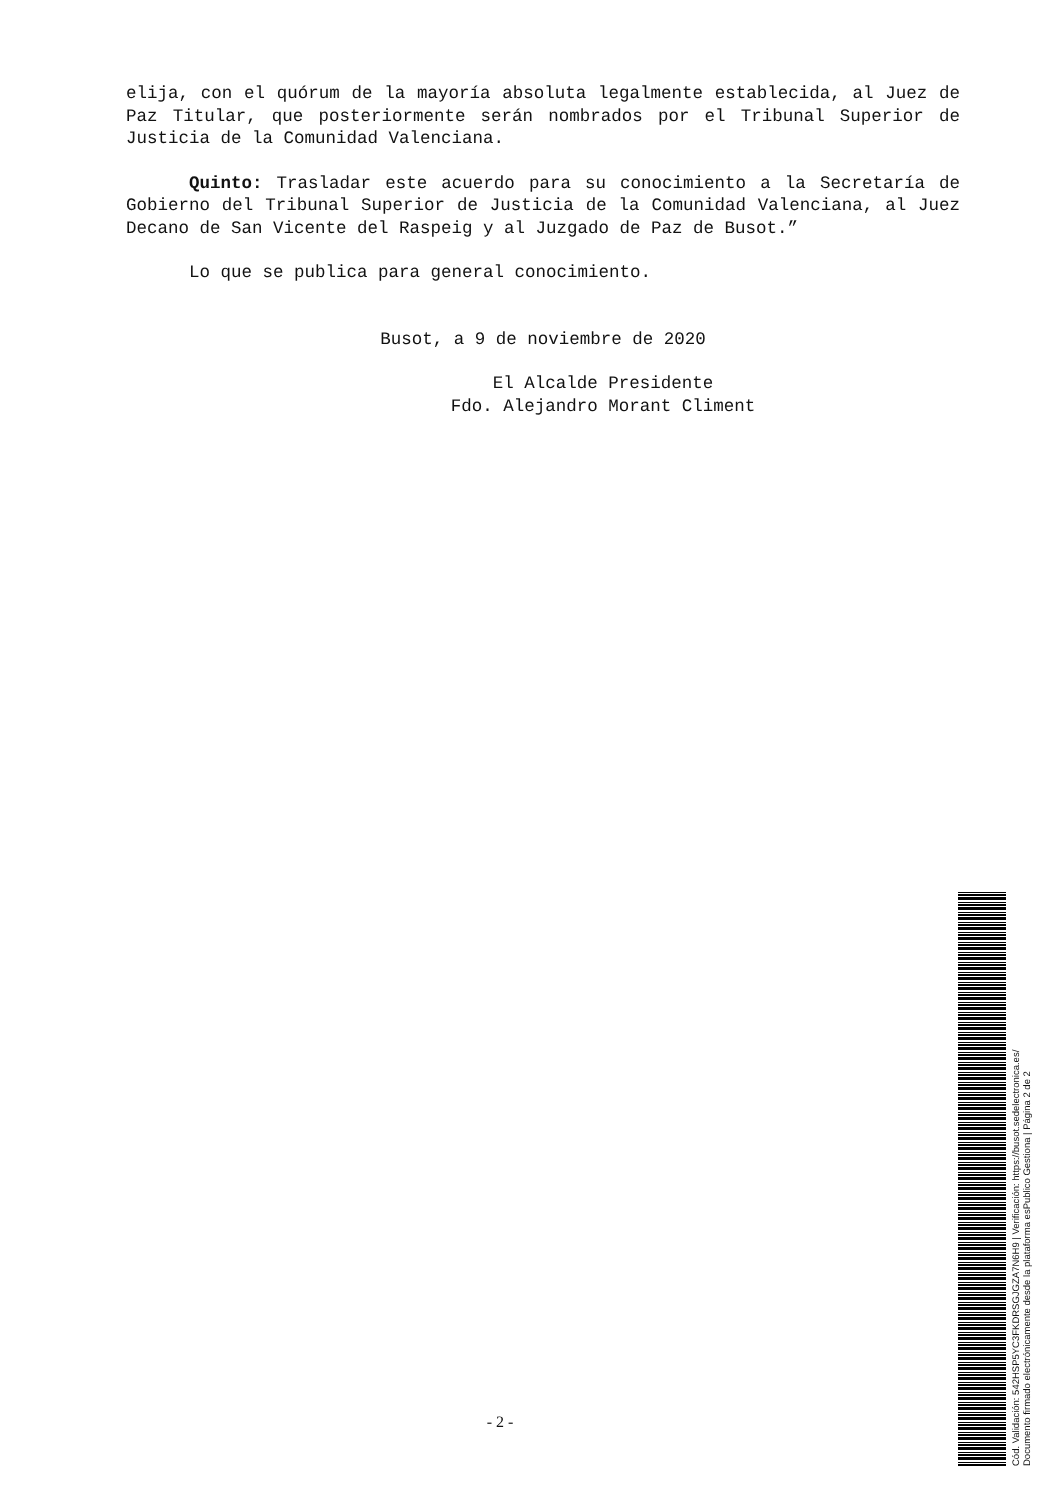elija, con el quórum de la mayoría absoluta legalmente establecida, al Juez de Paz Titular, que posteriormente serán nombrados por el Tribunal Superior de Justicia de la Comunidad Valenciana.
Quinto: Trasladar este acuerdo para su conocimiento a la Secretaría de Gobierno del Tribunal Superior de Justicia de la Comunidad Valenciana, al Juez Decano de San Vicente del Raspeig y al Juzgado de Paz de Busot.”
Lo que se publica para general conocimiento.
Busot, a 9 de noviembre de 2020
El Alcalde Presidente
Fdo. Alejandro Morant Climent
- 2 -
Cód. Validación: 542HSP5YC3FKDRSGJGZA7N6H9 | Verificación: https://busot.sedelectronica.es/
Documento firmado electrónicamente desde la plataforma esPublico Gestiona | Página 2 de 2